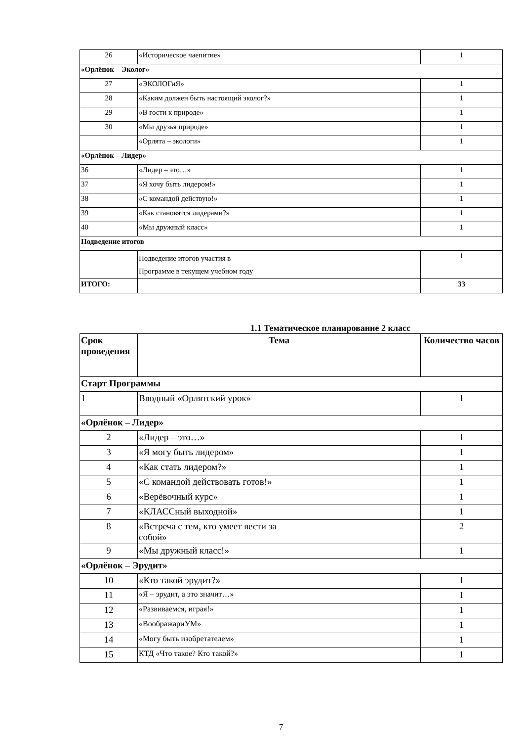| 26 | «Историческое чаепитие» | 1 |
| «Орлёнок – Эколог» | | |
| 27 | «ЭКОЛОГиЯ» | 1 |
| 28 | «Каким должен быть настоящий эколог?» | 1 |
| 29 | «В гости к природе» | 1 |
| 30 | «Мы друзья природе» | 1 |
| | «Орлята – экологи» | 1 |
| «Орлёнок – Лидер» | | |
| 36 | «Лидер – это…» | 1 |
| 37 | «Я хочу быть лидером!» | 1 |
| 38 | «С командой действую!» | 1 |
| 39 | «Как становятся лидерами?» | 1 |
| 40 | «Мы дружный класс» | 1 |
| Подведение итогов | | |
| | Подведение итогов участия в Программе в текущем учебном году | 1 |
| ИТОГО: | | 33 |
1.1 Тематическое планирование 2 класс
| Срок проведения | Тема | Количество часов |
| --- | --- | --- |
| Старт Программы | | |
| 1 | Вводный «Орлятский урок» | 1 |
| «Орлёнок – Лидер» | | |
| 2 | «Лидер – это…» | 1 |
| 3 | «Я могу быть лидером» | 1 |
| 4 | «Как стать лидером?» | 1 |
| 5 | «С командой действовать готов!» | 1 |
| 6 | «Верёвочный курс» | 1 |
| 7 | «КЛАССный выходной» | 1 |
| 8 | «Встреча с тем, кто умеет вести за собой» | 2 |
| 9 | «Мы дружный класс!» | 1 |
| «Орлёнок – Эрудит» | | |
| 10 | «Кто такой эрудит?» | 1 |
| 11 | «Я – эрудит, а это значит…» | 1 |
| 12 | «Развиваемся, играя!» | 1 |
| 13 | «ВоображариУМ» | 1 |
| 14 | «Могу быть изобретателем» | 1 |
| 15 | КТД «Что такое? Кто такой?» | 1 |
7